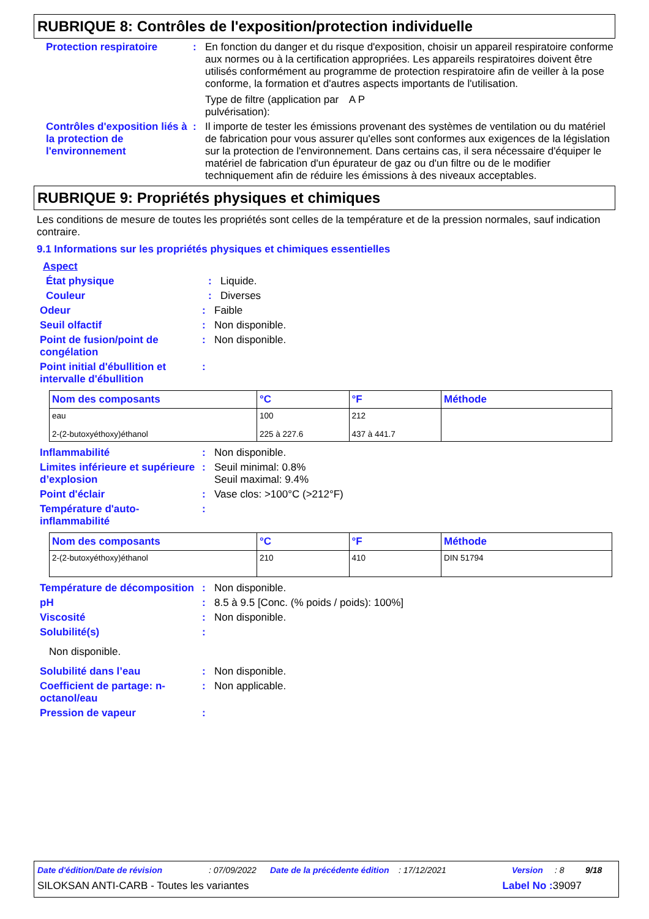RUBRIQUE 8: Contrôles de l'exposition/protection individuelle
Protection respiratoire :
En fonction du danger et du risque d'exposition, choisir un appareil respiratoire conforme aux normes ou à la certification appropriées. Les appareils respiratoires doivent être utilisés conformément au programme de protection respiratoire afin de veiller à la pose conforme, la formation et d'autres aspects importants de l'utilisation.
Type de filtre (application par pulvérisation): A P
Contrôles d'exposition liés à la protection de l'environnement
:
Il importe de tester les émissions provenant des systèmes de ventilation ou du matériel de fabrication pour vous assurer qu'elles sont conformes aux exigences de la législation sur la protection de l'environnement. Dans certains cas, il sera nécessaire d'équiper le matériel de fabrication d'un épurateur de gaz ou d'un filtre ou de le modifier techniquement afin de réduire les émissions à des niveaux acceptables.
RUBRIQUE 9: Propriétés physiques et chimiques
Les conditions de mesure de toutes les propriétés sont celles de la température et de la pression normales, sauf indication contraire.
9.1 Informations sur les propriétés physiques et chimiques essentielles
Aspect
État physique :
Liquide.
Couleur :
Diverses
Odeur :
Faible
Seuil olfactif :
Non disponible.
Point de fusion/point de congélation
:
Non disponible.
Point initial d'ébullition et intervalle d'ébullition
:
| Nom des composants | °C | °F | Méthode |
| --- | --- | --- | --- |
| eau 2-(2-butoxyéthoxy)éthanol | 100 225 à 227.6 | 212 437 à 441.7 | |
Inflammabilité :
Non disponible.
Limites inférieure et supérieure d’explosion
:
Seuil minimal: 0.8%
Seuil maximal: 9.4%
Point d'éclair :
Vase clos: >100°C (>212°F)
Température d'auto-inflammabilité
:
| Nom des composants | °C | °F | Méthode |
| --- | --- | --- | --- |
| 2-(2-butoxyéthoxy)éthanol | 210 | 410 | DIN 51794 |
Température de décomposition
:
Non disponible.
pH :
8.5 à 9.5 [Conc. (% poids / poids): 100%]
Viscosité :
Non disponible.
Solubilité(s) :
Non disponible.
Solubilité dans l’eau :
Non disponible.
Coefficient de partage: n-octanol/eau
:
Non applicable.
Pression de vapeur :
Date d'édition/Date de révision: 07/09/2022 Date de la précédente édition: 17/12/2021 Version: 8 9/18
SILOKSAN ANTI-CARB - Toutes les variantes Label No : 39097